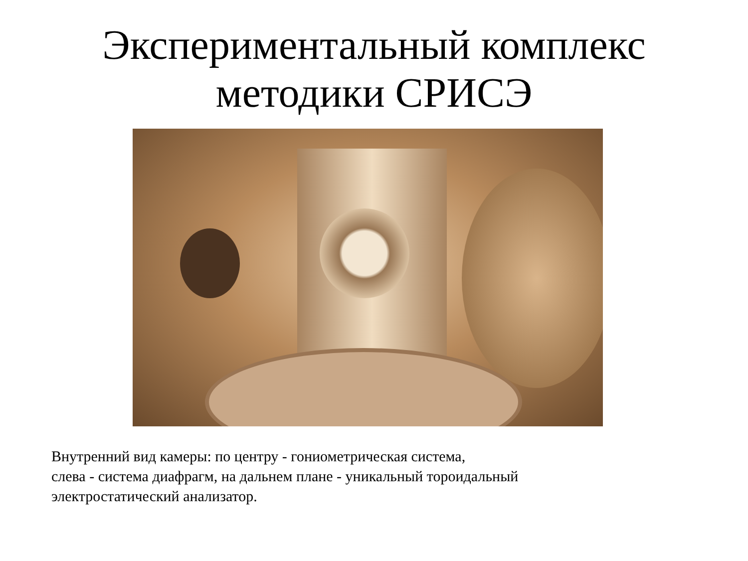Экспериментальный комплекс
методики СРИСЭ
Внутренний вид камеры: по центру - гониометрическая система,
слева - система диафрагм, на дальнем плане - уникальный тороидальный
электростатический анализатор.